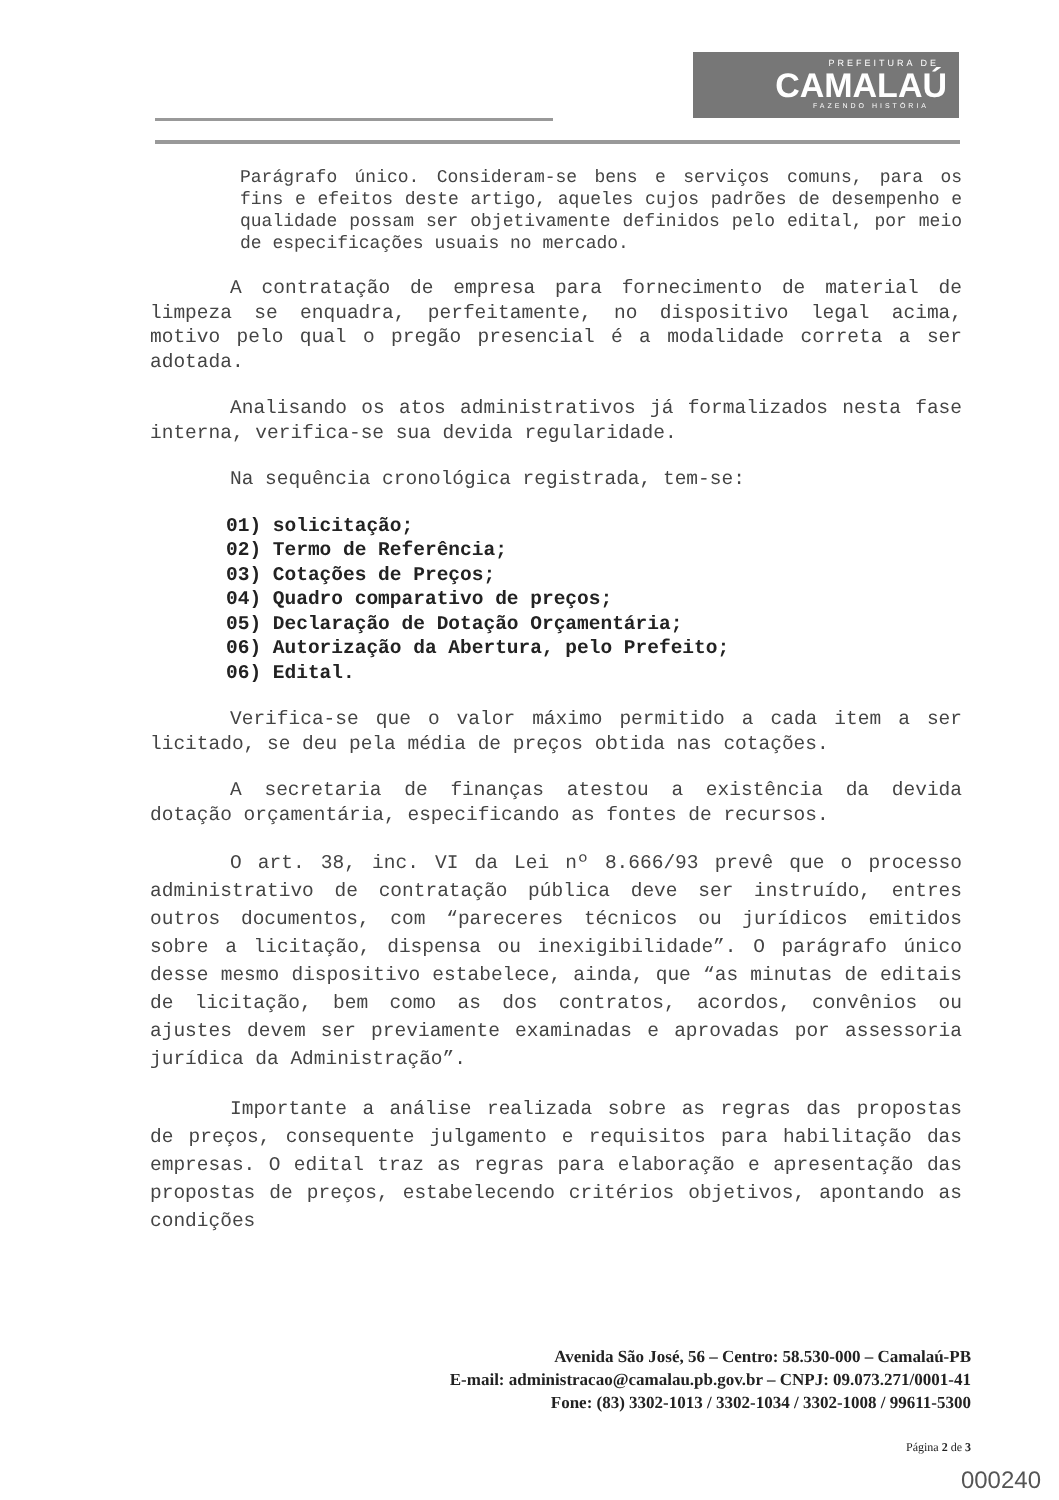PREFEITURA DE
CAMALAÚ
FAZENDO HISTÓRIA
Parágrafo único. Consideram-se bens e serviços comuns, para os fins e efeitos deste artigo, aqueles cujos padrões de desempenho e qualidade possam ser objetivamente definidos pelo edital, por meio de especificações usuais no mercado.
A contratação de empresa para fornecimento de material de limpeza se enquadra, perfeitamente, no dispositivo legal acima, motivo pelo qual o pregão presencial é a modalidade correta a ser adotada.
Analisando os atos administrativos já formalizados nesta fase interna, verifica-se sua devida regularidade.
Na sequência cronológica registrada, tem-se:
01) solicitação;
02) Termo de Referência;
03) Cotações de Preços;
04) Quadro comparativo de preços;
05) Declaração de Dotação Orçamentária;
06) Autorização da Abertura, pelo Prefeito;
06) Edital.
Verifica-se que o valor máximo permitido a cada item a ser licitado, se deu pela média de preços obtida nas cotações.
A secretaria de finanças atestou a existência da devida dotação orçamentária, especificando as fontes de recursos.
O art. 38, inc. VI da Lei nº 8.666/93 prevê que o processo administrativo de contratação pública deve ser instruído, entres outros documentos, com “pareceres técnicos ou jurídicos emitidos sobre a licitação, dispensa ou inexigibilidade”. O parágrafo único desse mesmo dispositivo estabelece, ainda, que “as minutas de editais de licitação, bem como as dos contratos, acordos, convênios ou ajustes devem ser previamente examinadas e aprovadas por assessoria jurídica da Administração”.
Importante a análise realizada sobre as regras das propostas de preços, consequente julgamento e requisitos para habilitação das empresas. O edital traz as regras para elaboração e apresentação das propostas de preços, estabelecendo critérios objetivos, apontando as condições
Avenida São José, 56 – Centro: 58.530-000 – Camalaú-PB
E-mail: administracao@camalau.pb.gov.br – CNPJ: 09.073.271/0001-41
Fone: (83) 3302-1013 / 3302-1034 / 3302-1008 / 99611-5300
Página 2 de 3
000240